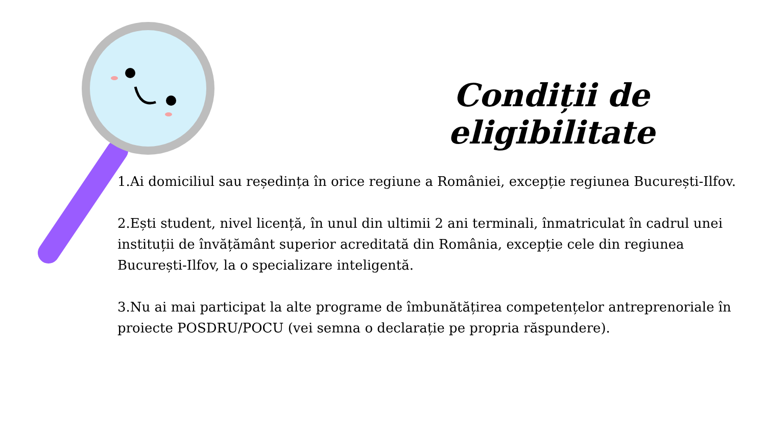Condiții de eligibilitate
1.Ai domiciliul sau reședința în orice regiune a României, excepție regiunea București-Ilfov.
2.Ești student, nivel licență, în unul din ultimii 2 ani terminali, înmatriculat în cadrul unei instituții de învățământ superior acreditată din România, excepție cele din regiunea București-Ilfov, la o specializare inteligentă.
3.Nu ai mai participat la alte programe de îmbunătățirea competențelor antreprenoriale în proiecte POSDRU/POCU (vei semna o declarație pe propria răspundere).